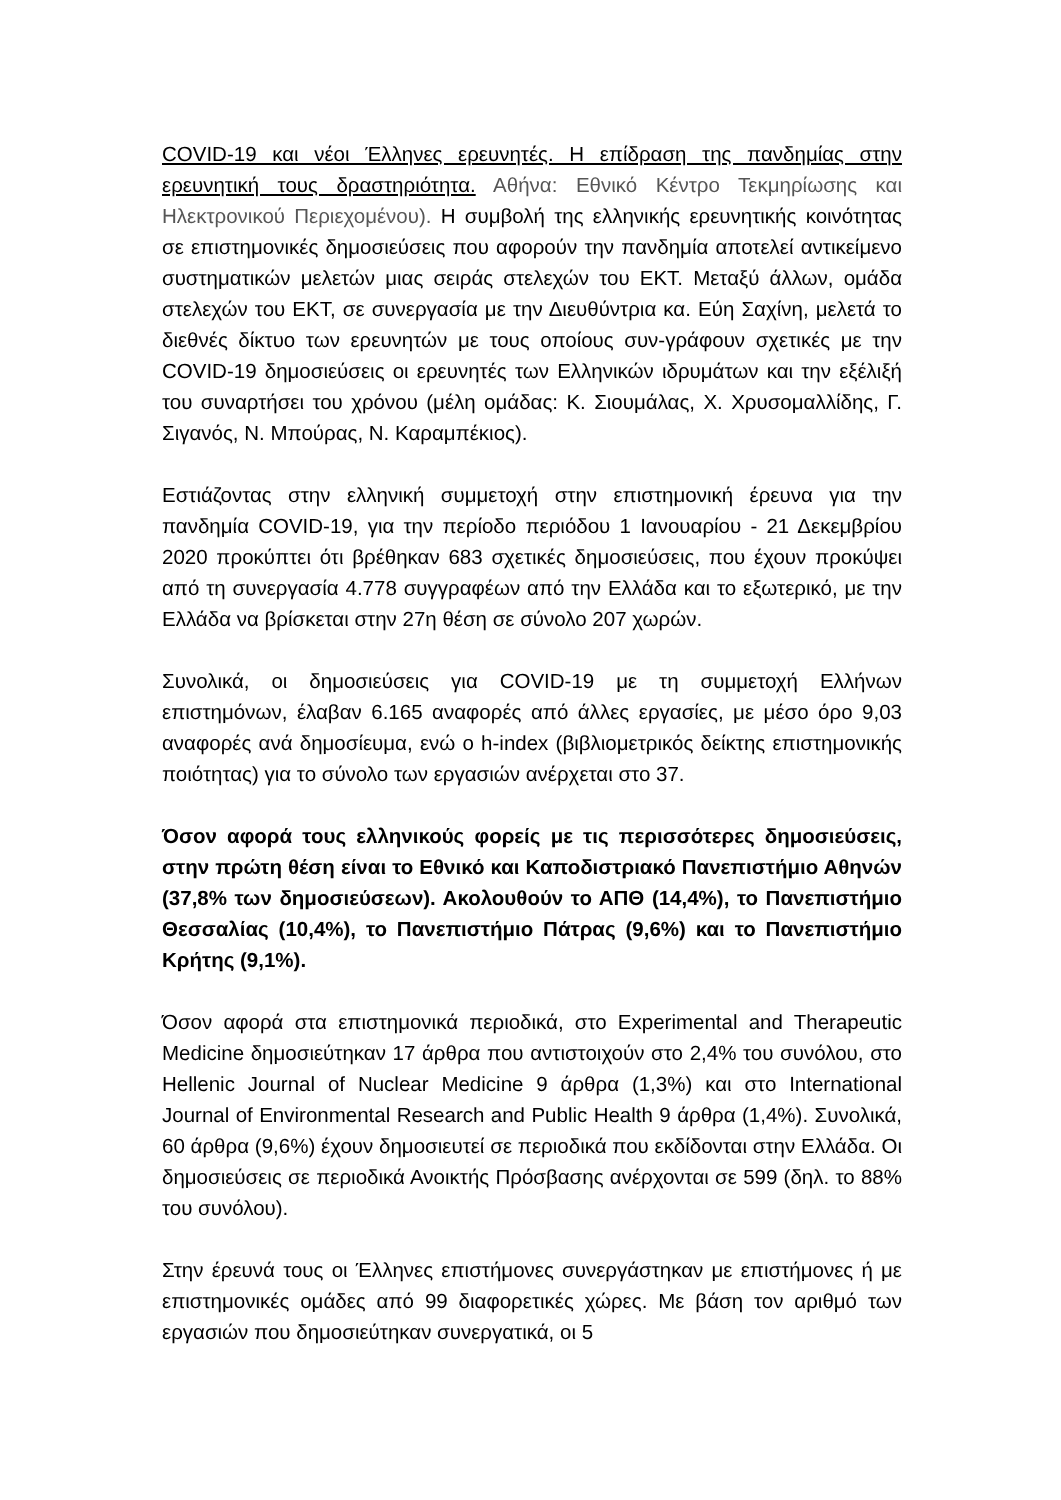COVID-19 και νέοι Έλληνες ερευνητές. Η επίδραση της πανδημίας στην ερευνητική τους δραστηριότητα. Αθήνα: Εθνικό Κέντρο Τεκμηρίωσης και Ηλεκτρονικού Περιεχομένου). Η συμβολή της ελληνικής ερευνητικής κοινότητας σε επιστημονικές δημοσιεύσεις που αφορούν την πανδημία αποτελεί αντικείμενο συστηματικών μελετών μιας σειράς στελεχών του ΕΚΤ. Μεταξύ άλλων, ομάδα στελεχών του ΕΚΤ, σε συνεργασία με την Διευθύντρια κα. Εύη Σαχίνη, μελετά το διεθνές δίκτυο των ερευνητών με τους οποίους συν-γράφουν σχετικές με την COVID-19 δημοσιεύσεις οι ερευνητές των Ελληνικών ιδρυμάτων και την εξέλιξή του συναρτήσει του χρόνου (μέλη ομάδας: Κ. Σιουμάλας, Χ. Χρυσομαλλίδης, Γ. Σιγανός, Ν. Μπούρας, Ν. Καραμπέκιος).
Εστιάζοντας στην ελληνική συμμετοχή στην επιστημονική έρευνα για την πανδημία COVID-19, για την περίοδο περιόδου 1 Ιανουαρίου - 21 Δεκεμβρίου 2020 προκύπτει ότι βρέθηκαν 683 σχετικές δημοσιεύσεις, που έχουν προκύψει από τη συνεργασία 4.778 συγγραφέων από την Ελλάδα και το εξωτερικό, με την Ελλάδα να βρίσκεται στην 27η θέση σε σύνολο 207 χωρών.
Συνολικά, οι δημοσιεύσεις για COVID-19 με τη συμμετοχή Ελλήνων επιστημόνων, έλαβαν 6.165 αναφορές από άλλες εργασίες, με μέσο όρο 9,03 αναφορές ανά δημοσίευμα, ενώ ο h-index (βιβλιομετρικός δείκτης επιστημονικής ποιότητας) για το σύνολο των εργασιών ανέρχεται στο 37.
Όσον αφορά τους ελληνικούς φορείς με τις περισσότερες δημοσιεύσεις, στην πρώτη θέση είναι το Εθνικό και Καποδιστριακό Πανεπιστήμιο Αθηνών (37,8% των δημοσιεύσεων). Ακολουθούν το ΑΠΘ (14,4%), το Πανεπιστήμιο Θεσσαλίας (10,4%), το Πανεπιστήμιο Πάτρας (9,6%) και το Πανεπιστήμιο Κρήτης (9,1%).
Όσον αφορά στα επιστημονικά περιοδικά, στο Experimental and Therapeutic Medicine δημοσιεύτηκαν 17 άρθρα που αντιστοιχούν στο 2,4% του συνόλου, στο Hellenic Journal of Nuclear Medicine 9 άρθρα (1,3%) και στο International Journal of Environmental Research and Public Health 9 άρθρα (1,4%). Συνολικά, 60 άρθρα (9,6%) έχουν δημοσιευτεί σε περιοδικά που εκδίδονται στην Ελλάδα. Οι δημοσιεύσεις σε περιοδικά Ανοικτής Πρόσβασης ανέρχονται σε 599 (δηλ. το 88% του συνόλου).
Στην έρευνά τους οι Έλληνες επιστήμονες συνεργάστηκαν με επιστήμονες ή με επιστημονικές ομάδες από 99 διαφορετικές χώρες. Με βάση τον αριθμό των εργασιών που δημοσιεύτηκαν συνεργατικά, οι 5